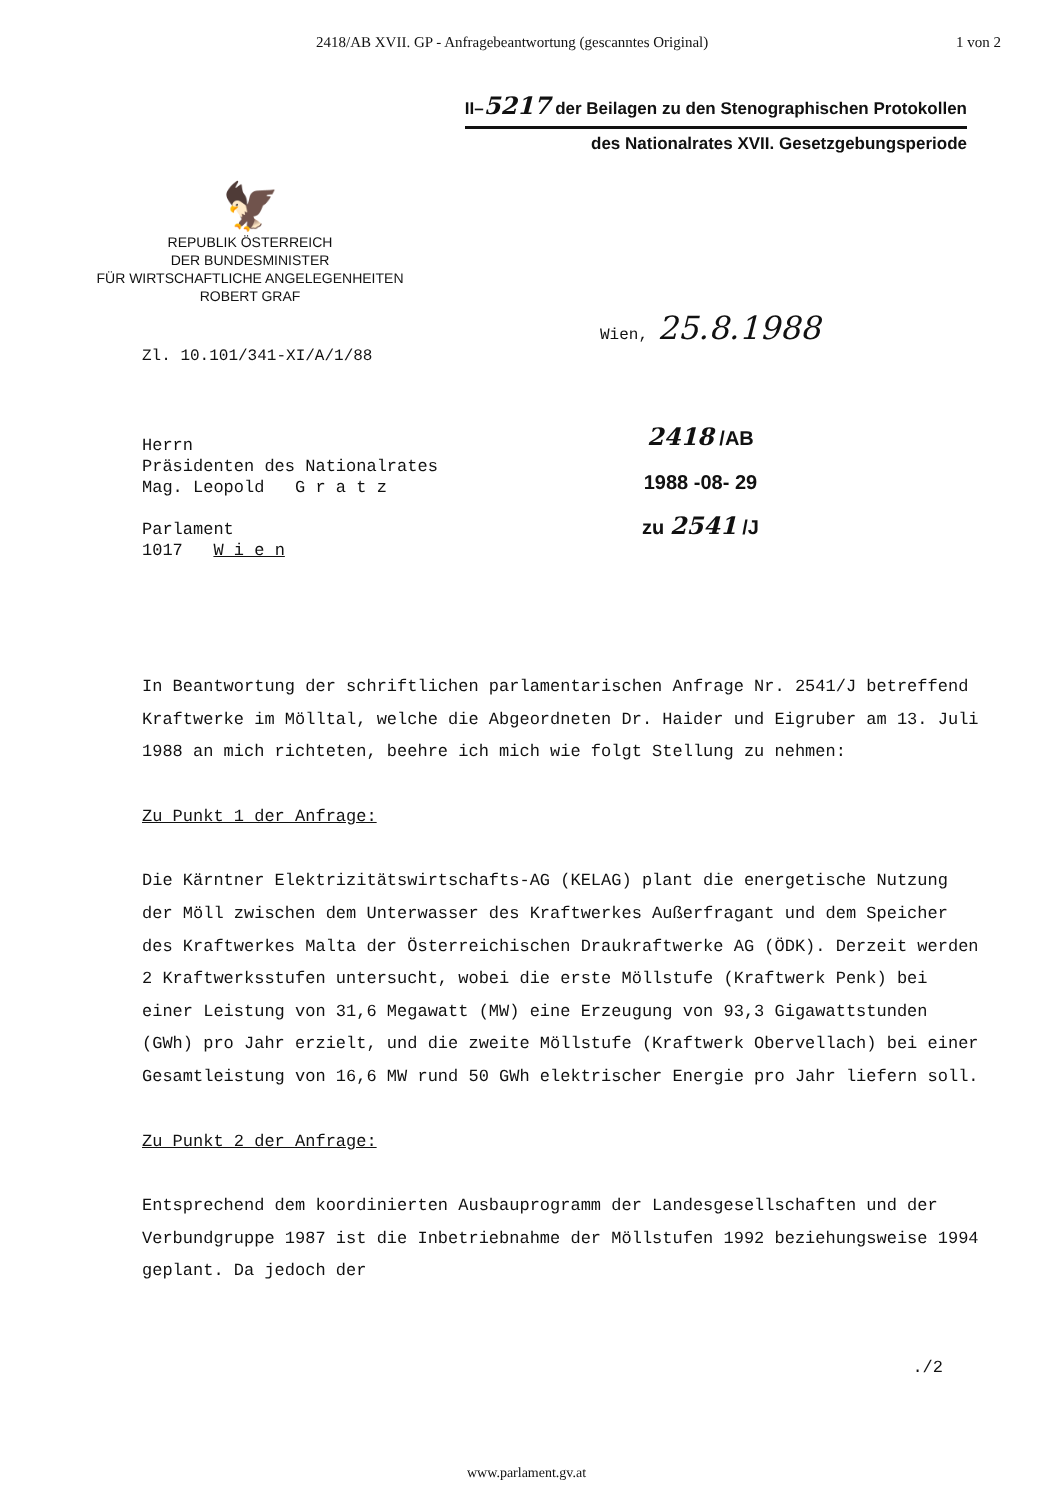2418/AB XVII. GP - Anfragebeantwortung (gescanntes Original) 1 von 2
II–5217 der Beilagen zu den Stenographischen Protokollen
des Nationalrates XVII. Gesetzgebungsperiode
🦅
REPUBLIK ÖSTERREICH
DER BUNDESMINISTER
FÜR WIRTSCHAFTLICHE ANGELEGENHEITEN
ROBERT GRAF
Wien, 25.8.1988
Zl. 10.101/341-XI/A/1/88
Herrn
Präsidenten des Nationalrates
Mag. Leopold G r a t z
Parlament
1017 W i e n
2418 /AB
1988 -08- 29
zu 2541 /J
In Beantwortung der schriftlichen parlamentarischen Anfrage Nr. 2541/J betreffend Kraftwerke im Mölltal, welche die Abgeordneten Dr. Haider und Eigruber am 13. Juli 1988 an mich richteten, beehre ich mich wie folgt Stellung zu nehmen:
Zu Punkt 1 der Anfrage:
Die Kärntner Elektrizitätswirtschafts-AG (KELAG) plant die energetische Nutzung der Möll zwischen dem Unterwasser des Kraftwerkes Außerfragant und dem Speicher des Kraftwerkes Malta der Österreichischen Draukraftwerke AG (ÖDK). Derzeit werden 2 Kraftwerksstufen untersucht, wobei die erste Möllstufe (Kraftwerk Penk) bei einer Leistung von 31,6 Megawatt (MW) eine Erzeugung von 93,3 Gigawattstunden (GWh) pro Jahr erzielt, und die zweite Möllstufe (Kraftwerk Obervellach) bei einer Gesamtleistung von 16,6 MW rund 50 GWh elektrischer Energie pro Jahr liefern soll.
Zu Punkt 2 der Anfrage:
Entsprechend dem koordinierten Ausbauprogramm der Landesgesellschaften und der Verbundgruppe 1987 ist die Inbetriebnahme der Möllstufen 1992 beziehungsweise 1994 geplant. Da jedoch der
./2
www.parlament.gv.at